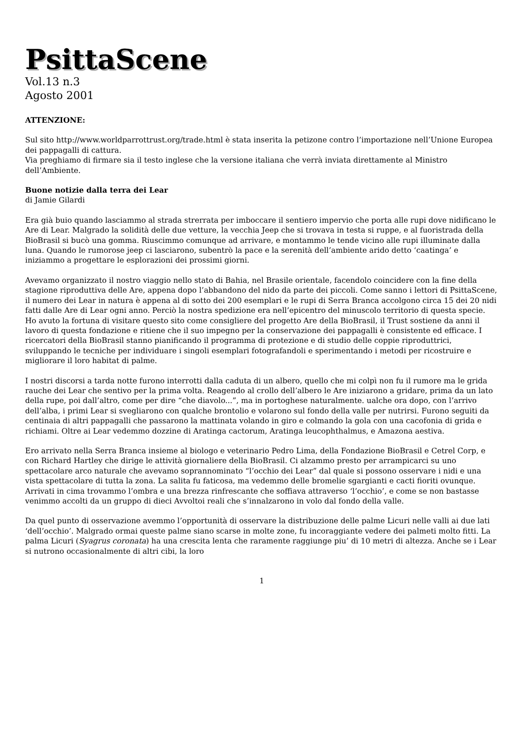PsittaScene
Vol.13 n.3
Agosto 2001
ATTENZIONE:
Sul sito http://www.worldparrottrust.org/trade.html è stata inserita la petizone contro l’importazione nell’Unione Europea dei pappagalli di cattura.
Via preghiamo di firmare sia il testo inglese che la versione italiana che verrà inviata direttamente al Ministro dell’Ambiente.
Buone notizie dalla terra dei Lear
di Jamie Gilardi
Era già buio quando lasciammo al strada strerrata per imboccare il sentiero impervio che porta alle rupi dove nidificano le Are di Lear. Malgrado la solidità delle due vetture, la vecchia Jeep che si trovava in testa si ruppe, e al fuoristrada della BioBrasil si bucò una gomma. Riuscimmo comunque ad arrivare, e montammo le tende vicino alle rupi illuminate dalla luna. Quando le rumorose jeep ci lasciarono, subentrò la pace e la serenità dell’ambiente arido detto ‘caatinga’ e iniziammo a progettare le esplorazioni dei prossimi giorni.
Avevamo organizzato il nostro viaggio nello stato di Bahia, nel Brasile orientale, facendolo coincidere con la fine della stagione riproduttiva delle Are, appena dopo l’abbandono del nido da parte dei piccoli. Come sanno i lettori di PsittaScene, il numero dei Lear in natura è appena al di sotto dei 200 esemplari e le rupi di Serra Branca accolgono circa 15 dei 20 nidi fatti dalle Are di Lear ogni anno. Perciò la nostra spedizione era nell’epicentro del minuscolo territorio di questa specie. Ho avuto la fortuna di visitare questo sito come consigliere del progetto Are della BioBrasil, il Trust sostiene da anni il lavoro di questa fondazione e ritiene che il suo impegno per la conservazione dei pappagalli è consistente ed efficace. I ricercatori della BioBrasil stanno pianificando il programma di protezione e di studio delle coppie riproduttrici, sviluppando le tecniche per individuare i singoli esemplari fotografandoli e sperimentando i metodi per ricostruire e migliorare il loro habitat di palme.
I nostri discorsi a tarda notte furono interrotti dalla caduta di un albero, quello che mi colpì non fu il rumore ma le grida rauche dei Lear che sentivo per la prima volta. Reagendo al crollo dell’albero le Are iniziarono a gridare, prima da un lato della rupe, poi dall’altro, come per dire “che diavolo...”, ma in portoghese naturalmente. ualche ora dopo, con l’arrivo dell’alba, i primi Lear si svegliarono con qualche brontolio e volarono sul fondo della valle per nutrirsi. Furono seguiti da centinaia di altri pappagalli che passarono la mattinata volando in giro e colmando la gola con una cacofonia di grida e richiami. Oltre ai Lear vedemmo dozzine di Aratinga cactorum, Aratinga leucophthalmus, e Amazona aestiva.
Ero arrivato nella Serra Branca insieme al biologo e veterinario Pedro Lima, della Fondazione BioBrasil e Cetrel Corp, e con Richard Hartley che dirige le attività giornaliere della BioBrasil. Ci alzammo presto per arrampicarci su uno spettacolare arco naturale che avevamo soprannominato “l’occhio dei Lear” dal quale si possono osservare i nidi e una vista spettacolare di tutta la zona. La salita fu faticosa, ma vedemmo delle bromelie sgargianti e cacti fioriti ovunque. Arrivati in cima trovammo l’ombra e una brezza rinfrescante che soffiava attraverso ‘l’occhio’, e come se non bastasse venimmo accolti da un gruppo di dieci Avvoltoi reali che s’innalzarono in volo dal fondo della valle.
Da quel punto di osservazione avemmo l’opportunità di osservare la distribuzione delle palme Licuri nelle valli ai due lati ‘dell’occhio’. Malgrado ormai queste palme siano scarse in molte zone, fu incoraggiante vedere dei palmeti molto fitti. La palma Licuri (Syagrus coronata) ha una crescita lenta che raramente raggiunge piu’ di 10 metri di altezza. Anche se i Lear si nutrono occasionalmente di altri cibi, la loro
1